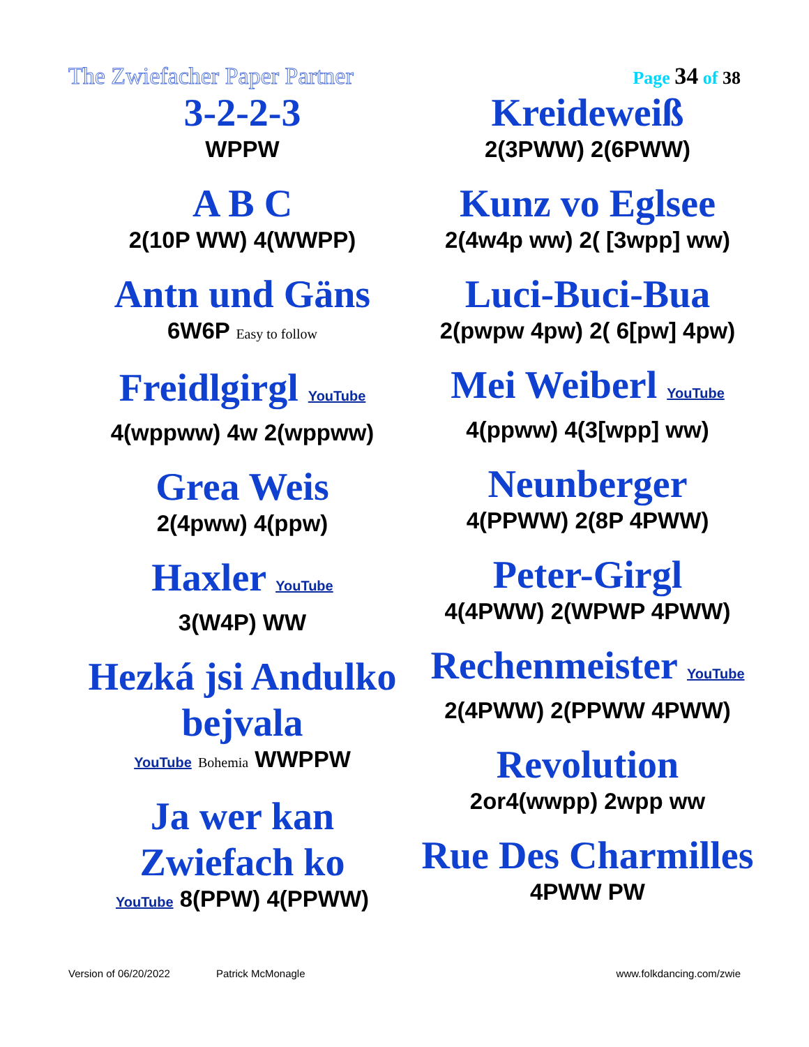The Zwiefacher Paper Partner Page 34 of 38
3-2-2-3
WPPW
A B C
2(10P WW) 4(WWPP)
Antn und Gäns
6W6P Easy to follow
Freidlgirgl YouTube
4(wppww) 4w 2(wppww)
Grea Weis
2(4pww) 4(ppw)
Haxler YouTube
3(W4P) WW
Hezká jsi Andulko bejvala
YouTube Bohemia WWPPW
Ja wer kan Zwiefach ko
YouTube 8(PPW) 4(PPWW)
Kreideweiß
2(3PWW) 2(6PWW)
Kunz vo Eglsee
2(4w4p ww) 2( [3wpp] ww)
Luci-Buci-Bua
2(pwpw 4pw) 2( 6[pw] 4pw)
Mei Weiberl YouTube
4(ppww) 4(3[wpp] ww)
Neunberger
4(PPWW) 2(8P 4PWW)
Peter-Girgl
4(4PWW) 2(WPWP 4PWW)
Rechenmeister YouTube
2(4PWW) 2(PPWW 4PWW)
Revolution
2or4(wwpp) 2wpp ww
Rue Des Charmilles
4PWW PW
Version of 06/20/2022 Patrick McMonagle www.folkdancing.com/zwie